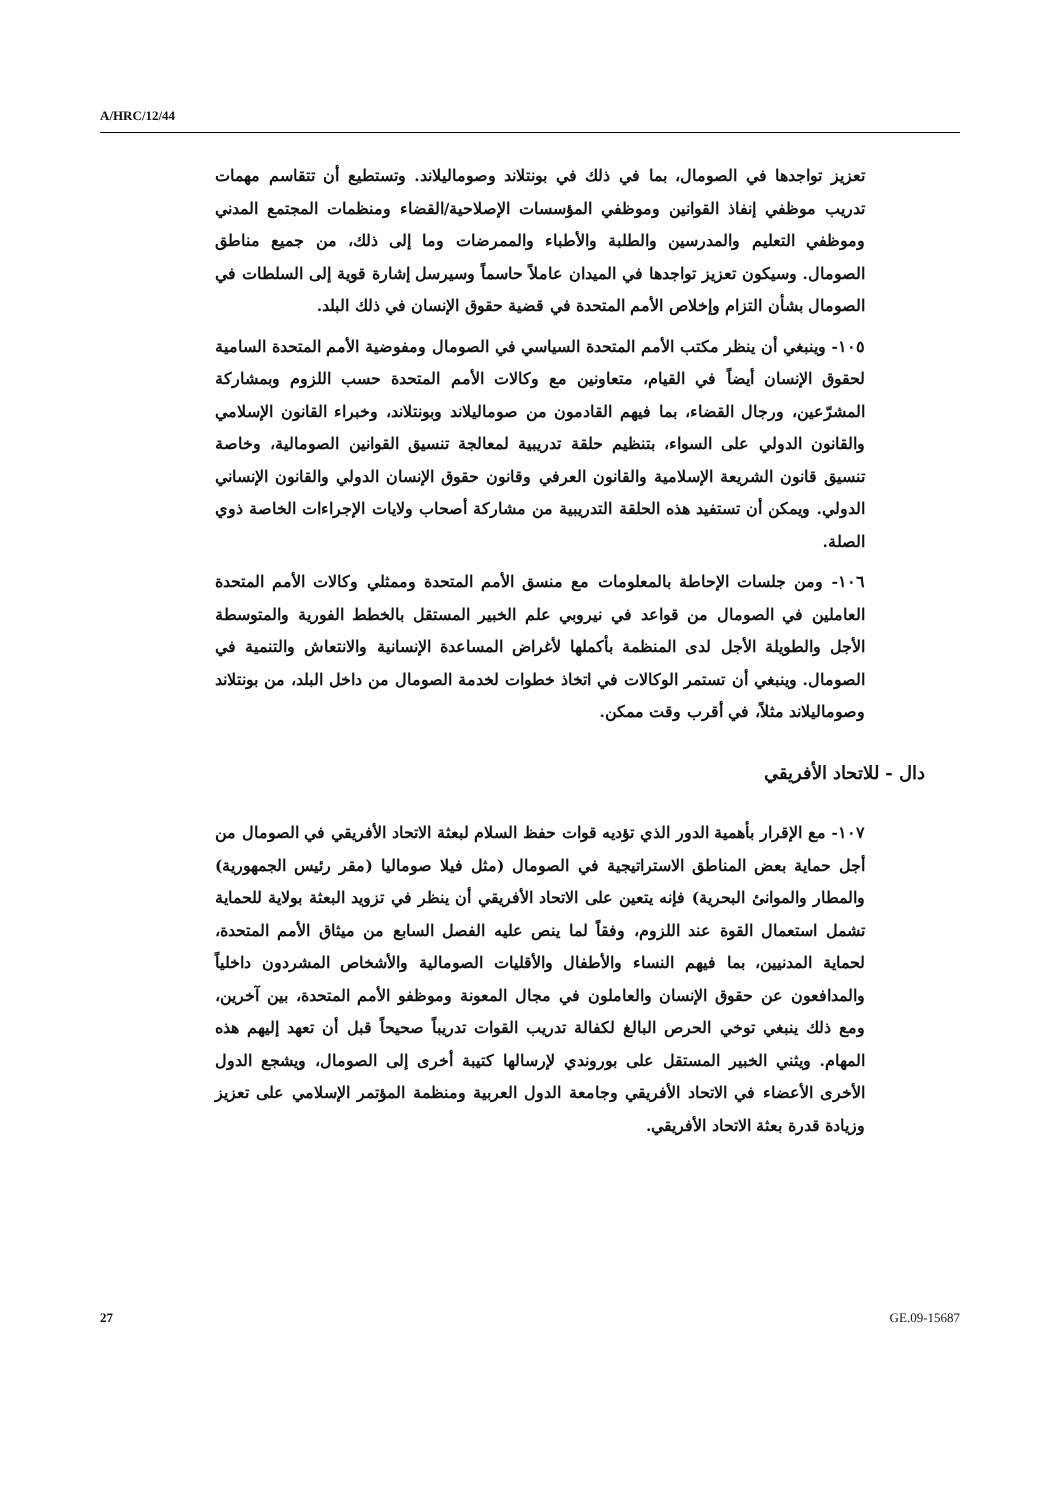A/HRC/12/44
تعزيز تواجدها في الصومال، بما في ذلك في بونتلاند وصوماليلاند. وتستطيع أن تتقاسم مهمات تدريب موظفي إنفاذ القوانين وموظفي المؤسسات الإصلاحية/القضاء ومنظمات المجتمع المدني وموظفي التعليم والمدرسين والطلبة والأطباء والممرضات وما إلى ذلك، من جميع مناطق الصومال. وسيكون تعزيز تواجدها في الميدان عاملاً حاسماً وسيرسل إشارة قوية إلى السلطات في الصومال بشأن التزام وإخلاص الأمم المتحدة في قضية حقوق الإنسان في ذلك البلد.
١٠٥- وينبغي أن ينظر مكتب الأمم المتحدة السياسي في الصومال ومفوضية الأمم المتحدة السامية لحقوق الإنسان أيضاً في القيام، متعاونين مع وكالات الأمم المتحدة حسب اللزوم وبمشاركة المشرّعين، ورجال القضاء، بما فيهم القادمون من صوماليلاند وبونتلاند، وخبراء القانون الإسلامي والقانون الدولي على السواء، بتنظيم حلقة تدريبية لمعالجة تنسيق القوانين الصومالية، وخاصة تنسيق قانون الشريعة الإسلامية والقانون العرفي وقانون حقوق الإنسان الدولي والقانون الإنساني الدولي. ويمكن أن تستفيد هذه الحلقة التدريبية من مشاركة أصحاب ولايات الإجراءات الخاصة ذوي الصلة.
١٠٦- ومن جلسات الإحاطة بالمعلومات مع منسق الأمم المتحدة وممثلي وكالات الأمم المتحدة العاملين في الصومال من قواعد في نيروبي علم الخبير المستقل بالخطط الفورية والمتوسطة الأجل والطويلة الأجل لدى المنظمة بأكملها لأغراض المساعدة الإنسانية والانتعاش والتنمية في الصومال. وينبغي أن تستمر الوكالات في اتخاذ خطوات لخدمة الصومال من داخل البلد، من بونتلاند وصوماليلاند مثلاً، في أقرب وقت ممكن.
دال - للاتحاد الأفريقي
١٠٧- مع الإقرار بأهمية الدور الذي تؤديه قوات حفظ السلام لبعثة الاتحاد الأفريقي في الصومال من أجل حماية بعض المناطق الاستراتيجية في الصومال (مثل فيلا صوماليا (مقر رئيس الجمهورية) والمطار والموانئ البحرية) فإنه يتعين على الاتحاد الأفريقي أن ينظر في تزويد البعثة بولاية للحماية تشمل استعمال القوة عند اللزوم، وفقاً لما ينص عليه الفصل السابع من ميثاق الأمم المتحدة، لحماية المدنيين، بما فيهم النساء والأطفال والأقليات الصومالية والأشخاص المشردون داخلياً والمدافعون عن حقوق الإنسان والعاملون في مجال المعونة وموظفو الأمم المتحدة، بين آخرين، ومع ذلك ينبغي توخي الحرص البالغ لكفالة تدريب القوات تدريباً صحيحاً قبل أن تعهد إليهم هذه المهام. ويثني الخبير المستقل على بوروندي لإرسالها كتيبة أخرى إلى الصومال، ويشجع الدول الأخرى الأعضاء في الاتحاد الأفريقي وجامعة الدول العربية ومنظمة المؤتمر الإسلامي على تعزيز وزيادة قدرة بعثة الاتحاد الأفريقي.
27 GE.09-15687